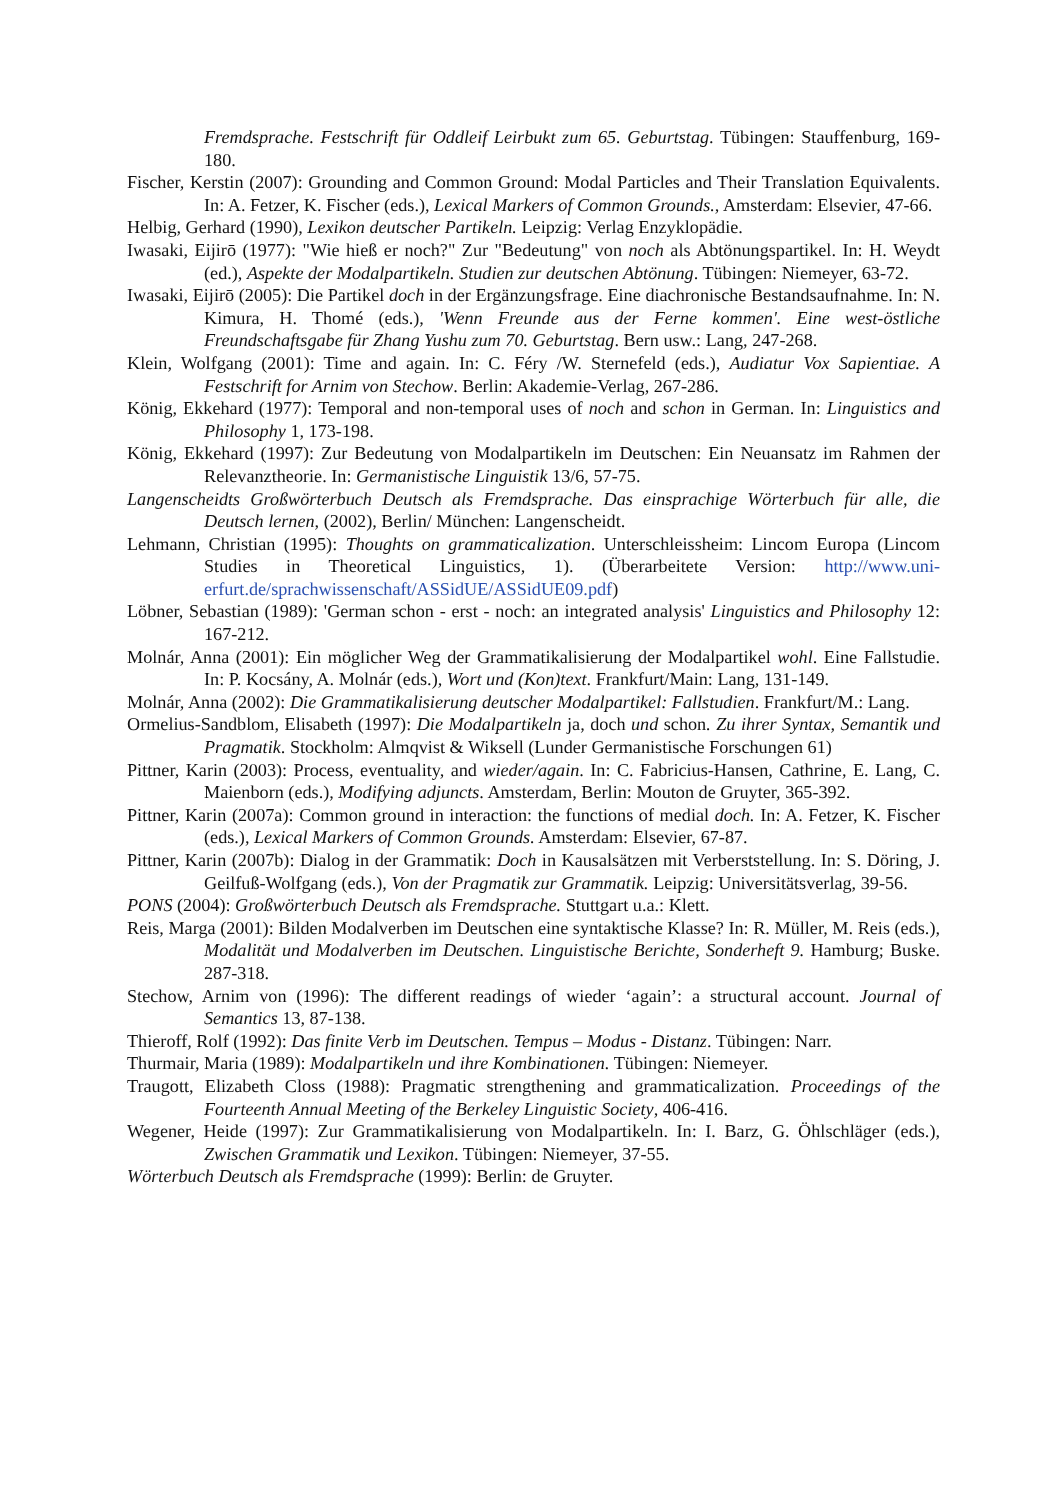Fremdsprache. Festschrift für Oddleif Leirbukt zum 65. Geburtstag. Tübingen: Stauffenburg, 169-180.
Fischer, Kerstin (2007): Grounding and Common Ground: Modal Particles and Their Translation Equivalents. In: A. Fetzer, K. Fischer (eds.), Lexical Markers of Common Grounds., Amsterdam: Elsevier, 47-66.
Helbig, Gerhard (1990), Lexikon deutscher Partikeln. Leipzig: Verlag Enzyklopädie.
Iwasaki, Eijirō (1977): "Wie hieß er noch?" Zur "Bedeutung" von noch als Abtönungspartikel. In: H. Weydt (ed.), Aspekte der Modalpartikeln. Studien zur deutschen Abtönung. Tübingen: Niemeyer, 63-72.
Iwasaki, Eijirō (2005): Die Partikel doch in der Ergänzungsfrage. Eine diachronische Bestandsaufnahme. In: N. Kimura, H. Thomé (eds.), 'Wenn Freunde aus der Ferne kommen'. Eine west-östliche Freundschaftsgabe für Zhang Yushu zum 70. Geburtstag. Bern usw.: Lang, 247-268.
Klein, Wolfgang (2001): Time and again. In: C. Féry /W. Sternefeld (eds.), Audiatur Vox Sapientiae. A Festschrift for Arnim von Stechow. Berlin: Akademie-Verlag, 267-286.
König, Ekkehard (1977): Temporal and non-temporal uses of noch and schon in German. In: Linguistics and Philosophy 1, 173-198.
König, Ekkehard (1997): Zur Bedeutung von Modalpartikeln im Deutschen: Ein Neuansatz im Rahmen der Relevanztheorie. In: Germanistische Linguistik 13/6, 57-75.
Langenscheidts Großwörterbuch Deutsch als Fremdsprache. Das einsprachige Wörterbuch für alle, die Deutsch lernen, (2002), Berlin/ München: Langenscheidt.
Lehmann, Christian (1995): Thoughts on grammaticalization. Unterschleissheim: Lincom Europa (Lincom Studies in Theoretical Linguistics, 1). (Überarbeitete Version: http://www.uni-erfurt.de/sprachwissenschaft/ASSidUE/ASSidUE09.pdf)
Löbner, Sebastian (1989): 'German schon - erst - noch: an integrated analysis' Linguistics and Philosophy 12: 167-212.
Molnár, Anna (2001): Ein möglicher Weg der Grammatikalisierung der Modalpartikel wohl. Eine Fallstudie. In: P. Kocsány, A. Molnár (eds.), Wort und (Kon)text. Frankfurt/Main: Lang, 131-149.
Molnár, Anna (2002): Die Grammatikalisierung deutscher Modalpartikel: Fallstudien. Frankfurt/M.: Lang.
Ormelius-Sandblom, Elisabeth (1997): Die Modalpartikeln ja, doch und schon. Zu ihrer Syntax, Semantik und Pragmatik. Stockholm: Almqvist & Wiksell (Lunder Germanistische Forschungen 61)
Pittner, Karin (2003): Process, eventuality, and wieder/again. In: C. Fabricius-Hansen, Cathrine, E. Lang, C. Maienborn (eds.), Modifying adjuncts. Amsterdam, Berlin: Mouton de Gruyter, 365-392.
Pittner, Karin (2007a): Common ground in interaction: the functions of medial doch. In: A. Fetzer, K. Fischer (eds.), Lexical Markers of Common Grounds. Amsterdam: Elsevier, 67-87.
Pittner, Karin (2007b): Dialog in der Grammatik: Doch in Kausalsätzen mit Verberststellung. In: S. Döring, J. Geilfuß-Wolfgang (eds.), Von der Pragmatik zur Grammatik. Leipzig: Universitätsverlag, 39-56.
PONS (2004): Großwörterbuch Deutsch als Fremdsprache. Stuttgart u.a.: Klett.
Reis, Marga (2001): Bilden Modalverben im Deutschen eine syntaktische Klasse? In: R. Müller, M. Reis (eds.), Modalität und Modalverben im Deutschen. Linguistische Berichte, Sonderheft 9. Hamburg; Buske. 287-318.
Stechow, Arnim von (1996): The different readings of wieder ‘again’: a structural account. Journal of Semantics 13, 87-138.
Thieroff, Rolf (1992): Das finite Verb im Deutschen. Tempus – Modus - Distanz. Tübingen: Narr.
Thurmair, Maria (1989): Modalpartikeln und ihre Kombinationen. Tübingen: Niemeyer.
Traugott, Elizabeth Closs (1988): Pragmatic strengthening and grammaticalization. Proceedings of the Fourteenth Annual Meeting of the Berkeley Linguistic Society, 406-416.
Wegener, Heide (1997): Zur Grammatikalisierung von Modalpartikeln. In: I. Barz, G. Öhlschläger (eds.), Zwischen Grammatik und Lexikon. Tübingen: Niemeyer, 37-55.
Wörterbuch Deutsch als Fremdsprache (1999): Berlin: de Gruyter.